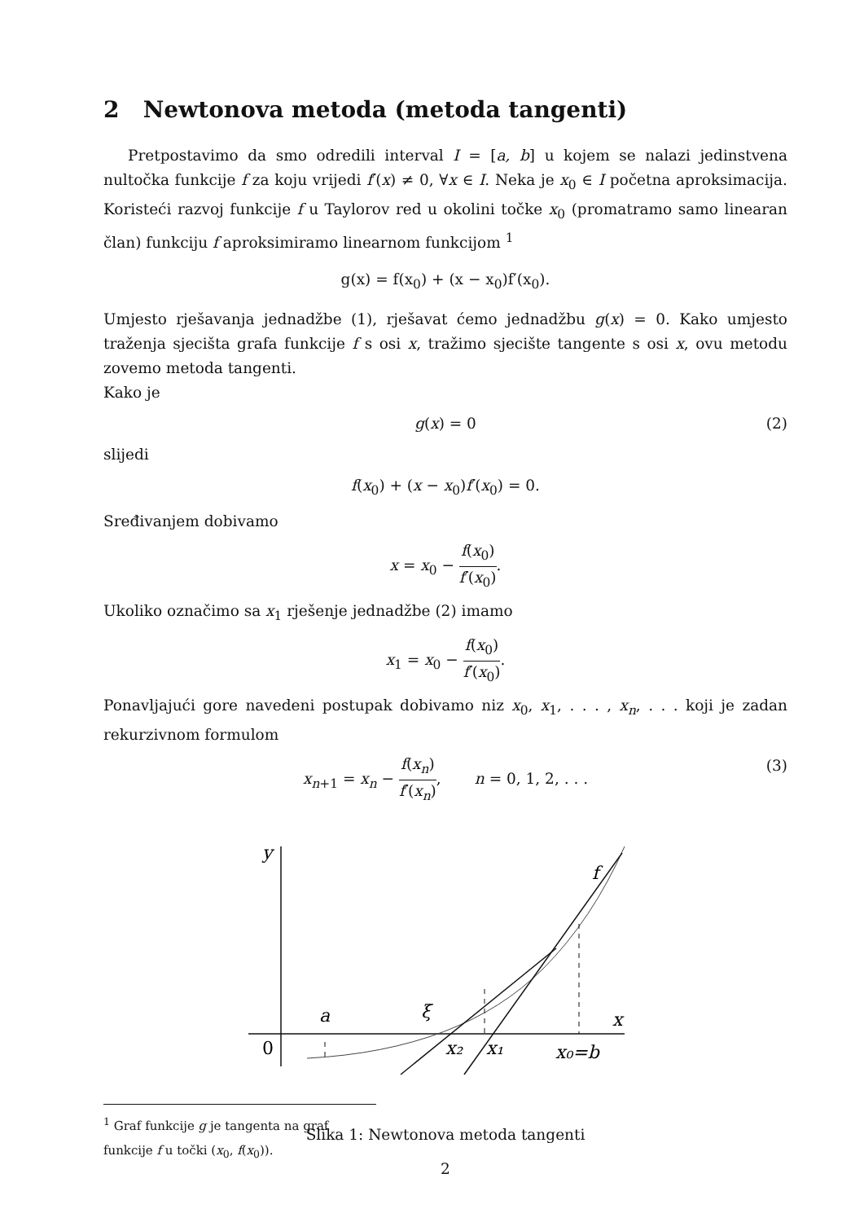2 Newtonova metoda (metoda tangenti)
Pretpostavimo da smo odredili interval I = [a, b] u kojem se nalazi jedinstvena nultočka funkcije f za koju vrijedi f′(x) ≠ 0, ∀x ∈ I. Neka je x<sub>0</sub> ∈ I početna aproksimacija. Koristeći razvoj funkcije f u Taylorov red u okolini točke x<sub>0</sub> (promatramo samo linearan član) funkciju f aproksimiramo linearnom funkcijom <sup>1</sup>
g(x) = f(x<sub>0</sub>) + (x − x<sub>0</sub>)f′(x<sub>0</sub>).
Umjesto rješavanja jednadžbe (1), rješavat ćemo jednadžbu g(x) = 0. Kako umjesto traženja sjecišta grafa funkcije f s osi x, tražimo sjecište tangente s osi x, ovu metodu zovemo metoda tangenti.
Kako je
g(x) = 0 (2)
slijedi
f(x<sub>0</sub>) + (x − x<sub>0</sub>)f′(x<sub>0</sub>) = 0.
Sređivanjem dobivamo
x = x<sub>0</sub> − f(x<sub>0</sub>) f′(x<sub>0</sub>).
Ukoliko označimo sa x<sub>1</sub> rješenje jednadžbe (2) imamo
x<sub>1</sub> = x<sub>0</sub> − f(x<sub>0</sub>) f′(x<sub>0</sub>).
Ponavljajući gore navedeni postupak dobivamo niz x<sub>0</sub>, x<sub>1</sub>, . . . , x<sub>n</sub>, . . . koji je zadan rekurzivnom formulom
x<sub>n+1</sub> = x<sub>n</sub> − f(x<sub>n</sub>) f′(x<sub>n</sub>), n = 0, 1, 2, . . .
(3)
y
x
f
0
a
ξ
x₂
x₁
x₀=b
Slika 1: Newtonova metoda tangenti
<sup>1</sup> Graf funkcije g je tangenta na graf funkcije f u točki (x<sub>0</sub>, f(x<sub>0</sub>)).
2